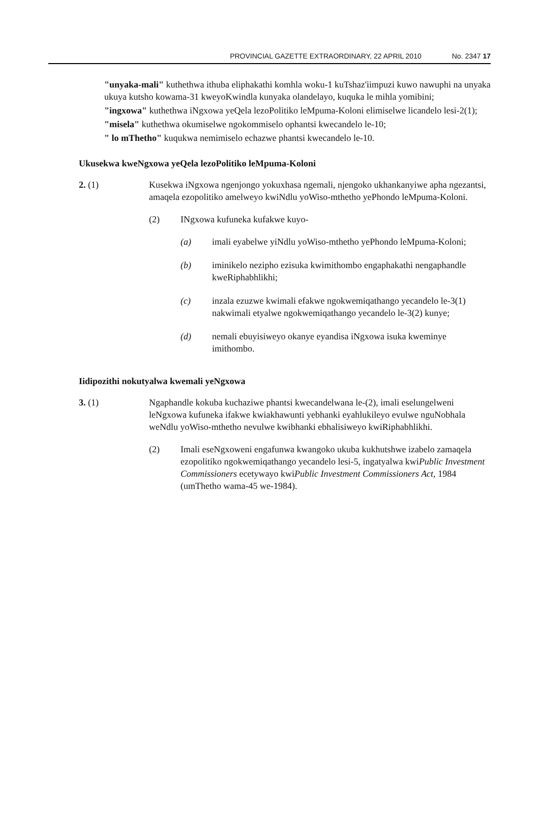PROVINCIAL GAZETTE EXTRAORDINARY, 22 APRIL 2010 No. 2347 17
"unyaka-mali" kuthethwa ithuba eliphakathi komhla woku-1 kuTshaz'iimpuzi kuwo nawuphi na unyaka ukuya kutsho kowama-31 kweyoKwindla kunyaka olandelayo, kuquka le mihla yomibini;
"ingxowa" kuthethwa iNgxowa yeQela lezoPolitiko leMpuma-Koloni elimiselwe licandelo lesi-2(1);
"misela" kuthethwa okumiselwe ngokommiselo ophantsi kwecandelo le-10;
" lo mThetho" kuqukwa nemimiselo echazwe phantsi kwecandelo le-10.
Ukusekwa kweNgxowa yeQela lezoPolitiko leMpuma-Koloni
2. (1) Kusekwa iNgxowa ngenjongo yokuxhasa ngemali, njengoko ukhankanyiwe apha ngezantsi, amaqela ezopolitiko amelweyo kwiNdlu yoWiso-mthetho yePhondo leMpuma-Koloni.
(2) INgxowa kufuneka kufakwe kuyo-
(a) imali eyabelwe yiNdlu yoWiso-mthetho yePhondo leMpuma-Koloni;
(b) iminikelo nezipho ezisuka kwimithombo engaphakathi nengaphandle kweRiphabhlikhi;
(c) inzala ezuzwe kwimali efakwe ngokwemiqathango yecandelo le-3(1) nakwimali etyalwe ngokwemiqathango yecandelo le-3(2) kunye;
(d) nemali ebuyisiweyo okanye eyandisa iNgxowa isuka kweminye imithombo.
Iidipozithi nokutyalwa kwemali yeNgxowa
3. (1) Ngaphandle kokuba kuchaziwe phantsi kwecandelwana le-(2), imali eselungelweni leNgxowa kufuneka ifakwe kwiakhawunti yebhanki eyahlukileyo evulwe nguNobhala weNdlu yoWiso-mthetho nevulwe kwibhanki ebhalisiweyo kwiRiphabhlikhi.
(2) Imali eseNgxoweni engafunwa kwangoko ukuba kukhutshwe izabelo zamaqela ezopolitiko ngokwemiqathango yecandelo lesi-5, ingatyalwa kwiPublic Investment Commissioners ecetywayo kwiPublic Investment Commissioners Act, 1984 (umThetho wama-45 we-1984).